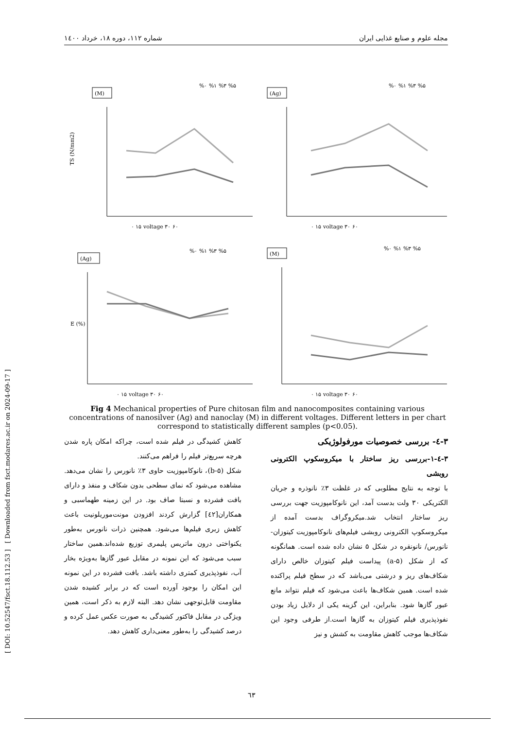مجله علوم و صنایع غذایی ایران شماره ۱۱۲، دوره ۱۸، خرداد ۱٤۰۰
[ DOI: 10.52547/fsct.18.112.53 ] [ Downloaded from fsct.modares.ac.ir on 2024-09-17 ]
(M)
TS (N/mm2)
۰ ۱۵ voltage ۳۰ ۶۰
%۰ %۱ %۳ %۵
(Ag)
۰ ۱۵ voltage ۳۰ ۶۰
%۰ %۱ %۳ %۵
(Ag)
E (%)
۰ ۱۵ voltage ۳۰ ۶۰
%۰ %۱ %۳ %۵
(M)
۰ ۱۵ voltage ۳۰ ۶۰
%۰ %۱ %۳ %۵
Fig 4 Mechanical properties of Pure chitosan film and nanocomposites containing various concentrations of nanosilver (Ag) and nanoclay (M) in different voltages. Different letters in per chart correspond to statistically different samples (p<0.05).
۳-٤- بررسی خصوصیات مورفولوژیکی
۳-٤-۱-بررسی ریز ساختار با میکروسکوپ الکترونی روبشی
با توجه به نتایج مطلوبی که در غلظت ۳٪ نانوذره و جریان الکتریکی ۳۰ ولت بدست آمد، این نانوکامپوزیت جهت بررسی ریز ساختار انتخاب شد.میکروگراف بدست آمده از میکروسکوپ الکترونی روبشی فیلم‌های نانوکامپوزیت کیتوزان- نانورس/ نانونقره در شکل ۵ نشان داده شده است. همانگونه که از شکل (a-۵) پیداست فیلم کیتوزان خالص دارای شکاف‌های ریز و درشتی می‌باشد که در سطح فیلم پراکنده شده است. همین شکاف‌ها باعث می‌شود که فیلم نتواند مانع عبور گازها شود. بنابراین، این گزینه یکی از دلایل زیاد بودن نفوذپذیری فیلم کیتوزان به گازها است.از طرفی وجود این شکاف‌ها موجب کاهش مقاومت به کشش و نیز
کاهش کشیدگی در فیلم شده است، چراکه امکان پاره شدن هرچه سریع‌تر فیلم را فراهم می‌کنند.
شکل (b-۵)، نانوکامپوزیت حاوی ۳٪ نانورس را نشان می‌دهد. مشاهده می‌شود که نمای سطحی بدون شکاف و منفذ و دارای بافت فشرده و نسبتا صاف بود. در این زمینه طهماسبی و همکاران[٤۲] گزارش کردند افزودن مونت‌موریلونیت باعث کاهش زبری فیلم‌ها می‌شود. همچنین ذرات نانورس به‌طور یکنواختی درون ماتریس پلیمری توزیع شده‌اند.همین ساختار سبب می‌شود که این نمونه در مقابل عبور گازها به‌ویژه بخار آب، نفوذپذیری کمتری داشته باشد. بافت فشرده در این نمونه این امکان را بوجود آورده است که در برابر کشیده شدن مقاومت قابل‌توجهی نشان دهد. البته لازم به ذکر است، همین ویژگی در مقابل فاکتور کشیدگی به صورت عکس عمل کرده و درصد کشیدگی را به‌طور معنی‌داری کاهش دهد.
٦۳